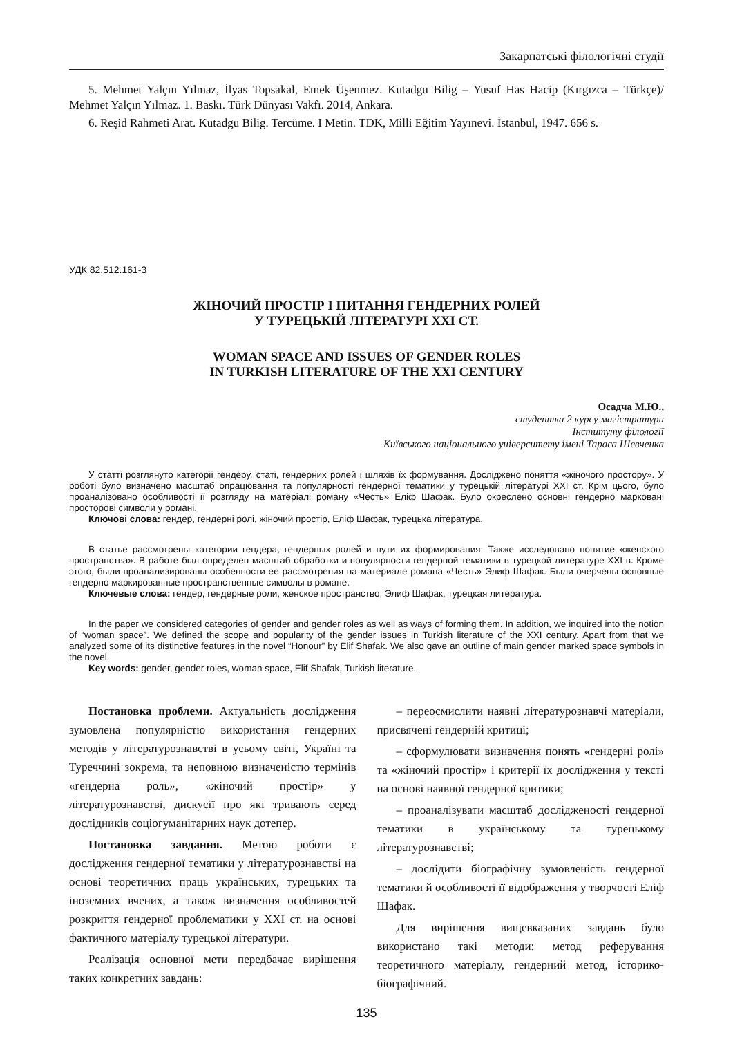Закарпатські філологічні студії
5. Mehmet Yalçın Yılmaz, İlyas Topsakal, Emek Üşenmez. Kutadgu Bilig – Yusuf Has Hacip (Kırgızca – Türkçe)/ Mehmet Yalçın Yılmaz. 1. Baskı. Türk Dünyası Vakfı. 2014, Ankara.
6. Reşid Rahmeti Arat. Kutadgu Bilig. Tercüme. I Metin. TDK, Milli Eğitim Yayınevi. İstanbul, 1947. 656 s.
УДК 82.512.161-3
ЖІНОЧИЙ ПРОСТІР І ПИТАННЯ ГЕНДЕРНИХ РОЛЕЙ
У ТУРЕЦЬКІЙ ЛІТЕРАТУРІ XXI СТ.
WOMAN SPACE AND ISSUES OF GENDER ROLES
IN TURKISH LITERATURE OF THE XXI CENTURY
Осадча М.Ю.,
студентка 2 курсу магістратури
Інституту філології
Київського національного університету імені Тараса Шевченка
У статті розглянуто категорії гендеру, статі, гендерних ролей і шляхів їх формування. Досліджено поняття «жіночого простору». У роботі було визначено масштаб опрацювання та популярності гендерної тематики у турецькій літературі XXI ст. Крім цього, було проаналізовано особливості її розгляду на матеріалі роману «Честь» Еліф Шафак. Було окреслено основні гендерно марковані просторові символи у романі.
Ключові слова: гендер, гендерні ролі, жіночий простір, Еліф Шафак, турецька література.
В статье рассмотрены категории гендера, гендерных ролей и пути их формирования. Также исследовано понятие «женского пространства». В работе был определен масштаб обработки и популярности гендерной тематики в турецкой литературе XXI в. Кроме этого, были проанализированы особенности ее рассмотрения на материале романа «Честь» Элиф Шафак. Были очерчены основные гендерно маркированные пространственные символы в романе.
Ключевые слова: гендер, гендерные роли, женское пространство, Элиф Шафак, турецкая литература.
In the paper we considered categories of gender and gender roles as well as ways of forming them. In addition, we inquired into the notion of “woman space”. We defined the scope and popularity of the gender issues in Turkish literature of the XXI century. Apart from that we analyzed some of its distinctive features in the novel “Honour” by Elif Shafak. We also gave an outline of main gender marked space symbols in the novel.
Key words: gender, gender roles, woman space, Elif Shafak, Turkish literature.
Постановка проблеми. Актуальність дослідження зумовлена популярністю використання гендерних методів у літературознавстві в усьому світі, Україні та Туреччині зокрема, та неповною визначеністю термінів «гендерна роль», «жіночий простір» у літературознавстві, дискусії про які тривають серед дослідників соціогуманітарних наук дотепер.
Постановка завдання. Метою роботи є дослідження гендерної тематики у літературознавстві на основі теоретичних праць українських, турецьких та іноземних вчених, а також визначення особливостей розкриття гендерної проблематики у XXI ст. на основі фактичного матеріалу турецької літератури.
Реалізація основної мети передбачає вирішення таких конкретних завдань:
– переосмислити наявні літературознавчі матеріали, присвячені гендерній критиці;
– сформулювати визначення понять «гендерні ролі» та «жіночий простір» і критерії їх дослідження у тексті на основі наявної гендерної критики;
– проаналізувати масштаб дослідженості гендерної тематики в українському та турецькому літературознавстві;
– дослідити біографічну зумовленість гендерної тематики й особливості її відображення у творчості Еліф Шафак.
Для вирішення вищевказаних завдань було використано такі методи: метод реферування теоретичного матеріалу, гендерний метод, історико-біографічний.
135